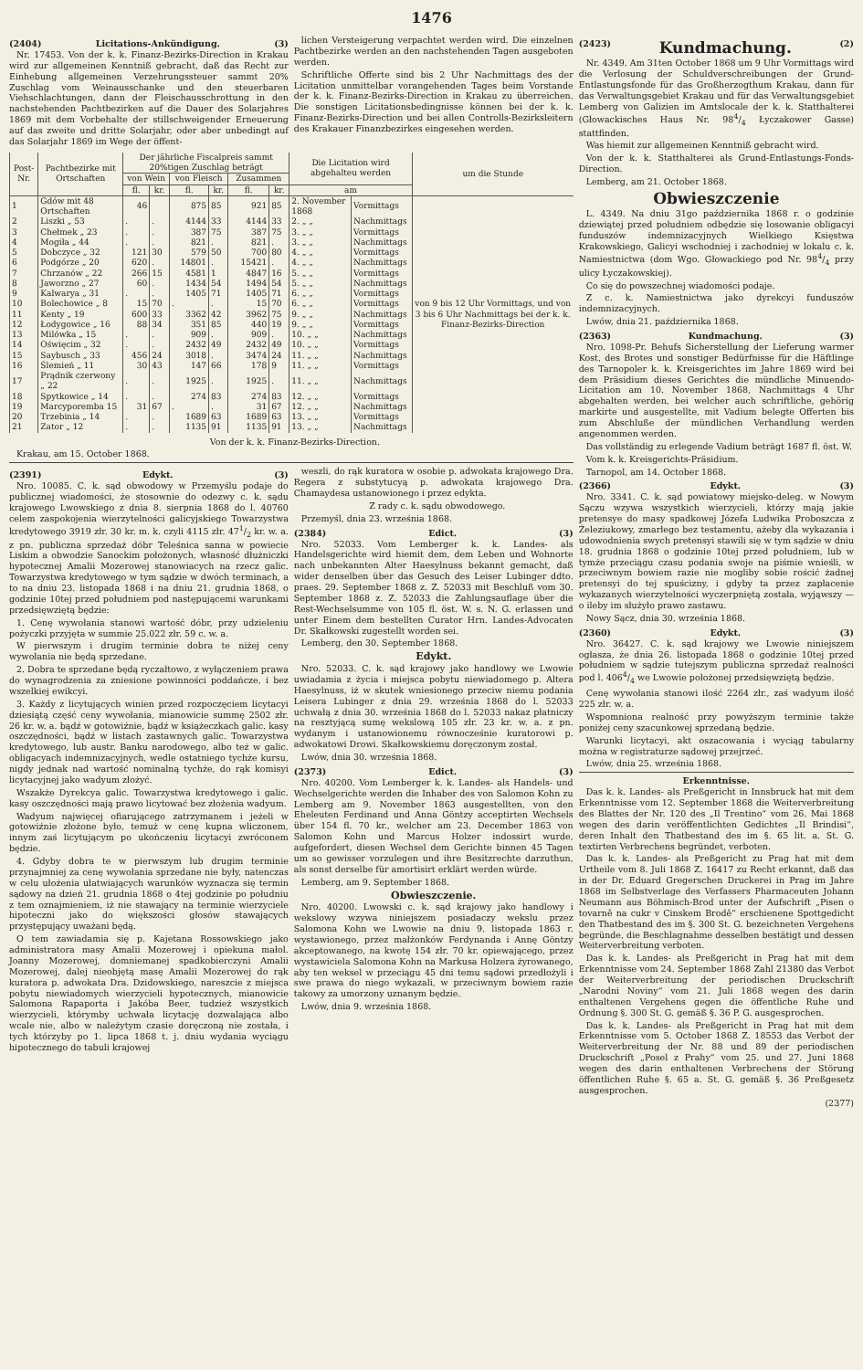1476
(2404) Licitations-Ankündigung. (3)
Nr. 17453. Von der k. k. Finanz-Bezirks-Direction in Krakau wird zur allgemeinen Kenntniß gebracht, daß das Recht zur Einhebung allgemeinen Verzehrungssteuer sammt 20% Zuschlag vom Weinausschanke und den steuerbaren Viehschlachtungen, dann der Fleischausschrottung in den nachstehenden Pachtbezirken auf die Dauer des Solarjahres 1869 mit dem Vorbehalte der stillschweigender Erneuerung auf das zweite und dritte Solarjahr, oder aber unbedingt auf das Solarjahr 1869 im Wege der öffent-
lichen Versteigerung verpachtet werden wird. Die einzelnen Pachtbezirke werden an den nachstehenden Tagen ausgeboten werden.
Schriftliche Offerte sind bis 2 Uhr Nachmittags des der Licitation unmittelbar vorangehenden Tages beim Vorstande der k. k. Finanz-Bezirks-Direction in Krakau zu überreichen. Die sonstigen Licitationsbedingnisse können bei der k. k. Finanz-Bezirks-Direction und bei allen Controlls-Bezirksleitern des Krakauer Finanzbezirkes eingesehen werden.
| Post-Nr. | Pachtbezirke mit Ortschaften | Der jährliche Fiscalpreis sammt 20%tigen Zuschlag beträgt | | | | | | Die Licitation wird abgehalteu werden | | um die Stunde |
| --- | --- | --- | --- | --- | --- | --- | --- | --- | --- | --- |
| | | von Wein | | von Fleisch | | Zusammen | | | | |
| | | fl. | kr. | fl. | kr. | fl. | kr. | am | | |
| 1 | Gdów mit 48 Ortschaften | 46 | | 875 | 85 | 921 | 85 | 2. November 1868 | Vormittags | von 9 bis 12 Uhr Vormittags, und von 3 bis 6 Uhr Nachmittags bei der k. k. Finanz-Bezirks-Direction |
| 2 | Liszki „ 53 | . | . | 4144 | 33 | 4144 | 33 | 2. „ „ | Nachmittags | |
| 3 | Chełmek „ 23 | . | . | 387 | 75 | 387 | 75 | 3. „ „ | Vormittags | |
| 4 | Mogiła „ 44 | . | . | 821 | . | 821 | . | 3. „ „ | Nachmittags | |
| 5 | Dobczyce „ 32 | 121 | 30 | 579 | 50 | 700 | 80 | 4. „ „ | Vormittags | |
| 6 | Podgórze „ 20 | 620 | . | 14801 | . | 15421 | . | 4. „ „ | Nachmittags | |
| 7 | Chrzanów „ 22 | 266 | 15 | 4581 | 1 | 4847 | 16 | 5. „ „ | Vormittags | |
| 8 | Jaworzno „ 27 | 60 | . | 1434 | 54 | 1494 | 54 | 5. „ „ | Nachmittags | |
| 9 | Kalwarya „ 31 | . | . | 1405 | 71 | 1405 | 71 | 6. „ „ | Vormittags | |
| 10 | Bolechowice „ 8 | 15 | 70 | . | . | 15 | 70 | 6. „ „ | Vormittags | |
| 11 | Kenty „ 19 | 600 | 33 | 3362 | 42 | 3962 | 75 | 9. „ „ | Nachmittags | |
| 12 | Łodygowice „ 16 | 88 | 34 | 351 | 85 | 440 | 19 | 9. „ „ | Vormittags | |
| 13 | Milówka „ 15 | . | . | 909 | . | 909 | . | 10. „ „ | Nachmittags | |
| 14 | Oświęcim „ 32 | . | . | 2432 | 49 | 2432 | 49 | 10. „ „ | Vormittags | |
| 15 | Saybusch „ 33 | 456 | 24 | 3018 | . | 3474 | 24 | 11. „ „ | Nachmittags | |
| 16 | Ślemień „ 11 | 30 | 43 | 147 | 66 | 178 | 9 | 11. „ „ | Vormittags | |
| 17 | Prądnik czerwony „ 22 | . | . | 1925 | . | 1925 | . | 11. „ „ | Nachmittags | |
| 18 | Spytkowice „ 14 | . | . | 274 | 83 | 274 | 83 | 12. „ „ | Vormittags | |
| 19 | Marcyporemba 15 | 31 | 67 | . | . | 31 | 67 | 12. „ „ | Nachmittags | |
| 20 | Trzebinia „ 14 | . | . | 1689 | 63 | 1689 | 63 | 13. „ „ | Vormittags | |
| 21 | Zator „ 12 | . | . | 1135 | 91 | 1135 | 91 | 13. „ „ | Nachmittags | |
Von der k. k. Finanz-Bezirks-Direction.
Krakau, am 15. October 1868.
(2391) Edykt. (3)
Nro. 10085. C. k. sąd obwodowy w Przemyślu podaje do publicznej wiadomości, że stosownie do odezwy c. k. sądu krajowego Lwowskiego z dnia 8. sierpnia 1868 do l. 40760 celem zaspokojenia wierzytelności galicyjskiego Towarzystwa kredytowego 3919 złr. 30 kr. m. k. czyli 4115 złr. 471/2 kr. w. a. z pn. publiczna sprzedaż dóbr Teleśnica sanna w powiecie Liskim a obwodzie Sanockim położonych, własność dłużniczki hypotecznej Amalii Mozerowej stanowiacych na rzecz galic. Towarzystwa kredytowego w tym sądzie w dwóch terminach, a to na dniu 23. listopada 1868 i na dniu 21. grudnia 1868, o godzinie 10tej przed południem pod następującemi warunkami przedsięwziętą będzie:
1. Cenę wywołania stanowi wartość dóbr, przy udzieleniu pożyczki przyjęta w summie 25.022 złr. 59 c. w. a.
W pierwszym i drugim terminie dobra te niżej ceny wywołania nie będą sprzedane.
2. Dobra te sprzedane będą ryczałtowo, z wyłączeniem prawa do wynagrodzenia za zniesione powinności poddańcze, i bez wszelkiej ewikcyi.
3. Każdy z licytujących winien przed rozpoczęciem licytacyi dziesiątą część ceny wywołania, mianowicie summę 2502 złr. 26 kr. w. a. bądź w gotowiźnie, bądź w książeczkach galic. kasy oszczędności, bądź w listach zastawnych galic. Towarzystwa kredytowego, lub austr. Banku narodowego, albo też w galic. obligacyach indemnizacyjnych, wedle ostatniego tychże kursu, nigdy jednak nad wartość nominalną tychże, do rąk komisyi licytacyjnej jako wadyum złożyć.
Wszakże Dyrekcya galic. Towarzystwa kredytowego i galic. kasy oszczędności mają prawo licytować bez złożenia wadyum.
Wadyum najwięcej ofiarującego zatrzymanem i jeżeli w gotowiźnie złożone było, temuż w cenę kupna wliczonem, innym zaś licytującym po ukończeniu licytacyi zwróconem będzie.
4. Gdyby dobra te w pierwszym lub drugim terminie przynajmniej za cenę wywołania sprzedane nie były, natenczas w celu ułożenia ułatwiających warunków wyznacza się termin sądowy na dzień 21. grudnia 1868 o 4tej godzinie po południu z tem oznajmieniem, iż nie stawający na terminie wierzyciele hipoteczni jako do większości głosów stawających przystępujący uważani będą.
O tem zawiadamia się p. Kajetana Rossowskiego jako administratora masy Amalii Mozerowej i opiekuna małol. Joanny Mozerowej, domniemanej spadkobierczyni Amalii Mozerowej, dalej nieobjętą masę Amalii Mozerowej do rąk kuratora p. adwokata Dra. Dzidowskiego, nareszcie z miejsca pobytu niewiadomych wierzycieli hypotecznych, mianowicie Salomona Rapaporta i Jakóba Beer, tudzież wszystkich wierzycieli, którymby uchwała licytację dozwalająca albo wcale nie, albo w należytym czasie doręczoną nie została, i tych którzyby po 1. lipca 1868 t. j. dniu wydania wyciągu hipotecznego do tabuli krajowej
weszli, do rąk kuratora w osobie p. adwokata krajowego Dra. Regera z substytucyą p. adwokata krajowego Dra. Chamaydesa ustanowionego i przez edykta.
Z rady c. k. sądu obwodowego.
Przemyśl, dnia 23. września 1868.
(2384) Edict. (3)
Nro. 52033. Vom Lemberger k. k. Landes- als Handelsgerichte wird hiemit dem, dem Leben und Wohnorte nach unbekannten Alter Haesylnuss bekannt gemacht, daß wider denselben über das Gesuch des Leiser Lubinger ddto. praes. 29. September 1868 z. Z. 52033 mit Beschluß vom 30. September 1868 z. Z. 52033 die Zahlungsauflage über die Rest-Wechselsumme von 105 fl. öst. W. s. N. G. erlassen und unter Einem dem bestellten Curator Hrn. Landes-Advocaten Dr. Skałkowski zugestellt worden sei.
Lemberg, den 30. September 1868.
Edykt.
Nro. 52033. C. k. sąd krajowy jako handlowy we Lwowie uwiadamia z życia i miejsca pobytu niewiadomego p. Altera Haesylnuss, iż w skutek wniesionego przeciw niemu podania Leisera Lubinger z dnia 29. września 1868 do l. 52033 uchwałą z dnia 30. września 1868 do l. 52033 nakaz płatniczy na resztyjącą sumę wekslową 105 złr. 23 kr. w. a. z pn. wydanym i ustanowionemu równocześnie kuratorowi p. adwokatowi Drowi. Skałkowskiemu doręczonym został.
Lwów, dnia 30. września 1868.
(2373) Edict. (3)
Nro. 40200. Vom Lemberger k. k. Landes- als Handels- und Wechselgerichte werden die Inhaber des von Salomon Kohn zu Lemberg am 9. November 1863 ausgestellten, von den Eheleuten Ferdinand und Anna Göntzy acceptirten Wechsels über 154 fl. 70 kr., welcher am 23. December 1863 von Salomon Kohn und Marcus Holzer indossirt wurde, aufgefordert, diesen Wechsel dem Gerichte binnen 45 Tagen um so gewisser vorzulegen und ihre Besitzrechte darzuthun, als sonst derselbe für amortisirt erklärt werden würde.
Lemberg, am 9. September 1868.
Obwieszczenie.
Nro. 40200. Lwowski c. k. sąd krajowy jako handlowy i wekslowy wzywa niniejszem posiadaczy wekslu przez Salomona Kohn we Lwowie na dniu 9. listopada 1863 r. wystawionego, przez małżonków Ferdynanda i Annę Göntzy akceptowanego, na kwotę 154 złr. 70 kr. opiewającego, przez wystawiciela Salomona Kohn na Markusa Holzera żyrowanego, aby ten weksel w przeciągu 45 dni temu sądowi przedłożyli i swe prawa do niego wykazali, w przeciwnym bowiem razie takowy za umorzony uznanym będzie.
Lwów, dnia 9. września 1868.
(2423) Kundmachung. (2)
Nr. 4349. Am 31ten October 1868 um 9 Uhr Vormittags wird die Verlosung der Schuldverschreibungen der Grund-Entlastungsfonde für das Großherzogthum Krakau, dann für das Verwaltungsgebiet Krakau und für das Verwaltungsgebiet Lemberg von Galizien im Amtslocale der k. k. Statthalterei (Głowackisches Haus Nr. 984/4 Łyczakower Gasse) stattfinden.
Was hiemit zur allgemeinen Kenntniß gebracht wird.
Von der k. k. Statthalterei als Grund-Entlastungs-Fonds-Direction.
Lemberg, am 21. October 1868.
Obwieszczenie
L. 4349. Na dniu 31go października 1868 r. o godzinie dziewiątej przed południem odbędzie się losowanie obligacyi funduszów indemnizacyjnych Wielkiego Księstwa Krakowskiego, Galicyi wschodniej i zachodniej w lokalu c. k. Namiestnictwa (dom Wgo. Głowackiego pod Nr. 984/4 przy ulicy Łyczakowskiej).
Co się do powszechnej wiadomości podaje.
Z c. k. Namiestnictwa jako dyrekcyi funduszów indemnizacyjnych.
Lwów, dnia 21. października 1868.
(2363) Kundmachung. (3)
Nro. 1098-Pr. Behufs Sicherstellung der Lieferung warmer Kost, des Brotes und sonstiger Bedürfnisse für die Häftlinge des Tarnopoler k. k. Kreisgerichtes im Jahre 1869 wird bei dem Präsidium dieses Gerichtes die mündliche Minuendo-Licitation am 10. November 1868, Nachmittags 4 Uhr abgehalten werden, bei welcher auch schriftliche, gehörig markirte und ausgestellte, mit Vadium belegte Offerten bis zum Abschluße der mündlichen Verhandlung werden angenommen werden.
Das vollständig zu erlegende Vadium beträgt 1687 fl. öst. W.
Vom k. k. Kreisgerichts-Präsidium.
Tarnopol, am 14. October 1868.
(2366) Edykt. (3)
Nro. 3341. C. k. sąd powiatowy miejsko-deleg. w Nowym Sączu wzywa wszystkich wierzycieli, którzy mają jakie pretensye do masy spadkowej Józefa Ludwika Proboszcza z Żeleziukowy, zmarłego bez testamentu, ażeby dla wykazania i udowodnienia swych pretensyi stawili się w tym sądzie w dniu 18. grudnia 1868 o godzinie 10tej przed południem, lub w tymże przeciągu czasu podania swoje na piśmie wnieśli, w przeciwnym bowiem razie nie mogliby sobie rościć żadnej pretensyi do tej spuścizny, i gdyby ta przez zapłacenie wykazanych wierzytelności wyczerpniętą została, wyjąwszy — o ileby im służyło prawo zastawu.
Nowy Sącz, dnia 30. września 1868.
(2360) Edykt. (3)
Nro. 36427. C. k. sąd krajowy we Lwowie niniejszem ogłasza, że dnia 26. listopada 1868 o godzinie 10tej przed południem w sądzie tutejszym publiczna sprzedaż realności pod l. 4064/4 we Lwowie położonej przedsięwziętą będzie.
Cenę wywołania stanowi ilość 2264 złr., zaś wadyum ilość 225 złr. w. a.
Wspomniona realność przy powyższym terminie także poniżej ceny szacunkowej sprzedaną będzie.
Warunki licytacyi, akt oszacowania i wyciąg tabularny można w registraturze sądowej przejrzeć.
Lwów, dnia 25. września 1868.
Erkenntnisse.
Das k. k. Landes- als Preßgericht in Innsbruck hat mit dem Erkenntnisse vom 12. September 1868 die Weiterverbreitung des Blattes der Nr. 120 des „Il Trentino“ vom 26. Mai 1868 wegen des darin veröffentlichten Gedichtes „Il Brindisi“, deren Inhalt den Thatbestand des im §. 65 lit. a. St. G. textirten Verbrechens begründet, verboten.
Das k. k. Landes- als Preßgericht zu Prag hat mit dem Urtheile vom 8. Juli 1868 Z. 16417 zu Recht erkannt, daß das in der Dr. Eduard Gregerschen Druckerei in Prag im Jahre 1868 im Selbstverlage des Verfassers Pharmaceuten Johann Neumann aus Böhmisch-Brod unter der Aufschrift „Pisen o tovarně na cukr v Cinskem Brodě“ erschienene Spottgedicht den Thatbestand des im §. 300 St. G. bezeichneten Vergehens begründe, die Beschlagnahme desselben bestätigt und dessen Weiterverbreitung verboten.
Das k. k. Landes- als Preßgericht in Prag hat mit dem Erkenntnisse vom 24. September 1868 Zahl 21380 das Verbot der Weiterverbreitung der periodischen Druckschrift „Narodni Noviny“ vom 21. Juli 1868 wegen des darin enthaltenen Vergehens gegen die öffentliche Ruhe und Ordnung §. 300 St. G. gemäß §. 36 P. G. ausgesprochen.
Das k. k. Landes- als Preßgericht in Prag hat mit dem Erkenntnisse vom 5. October 1868 Z. 18553 das Verbot der Weiterverbreitung der Nr. 88 und 89 der periodischen Druckschrift „Posel z Prahy“ vom 25. und 27. Juni 1868 wegen des darin enthaltenen Verbrechens der Störung öffentlichen Ruhe §. 65 a. St. G. gemäß §. 36 Preßgesetz ausgesprochen.
(2377)